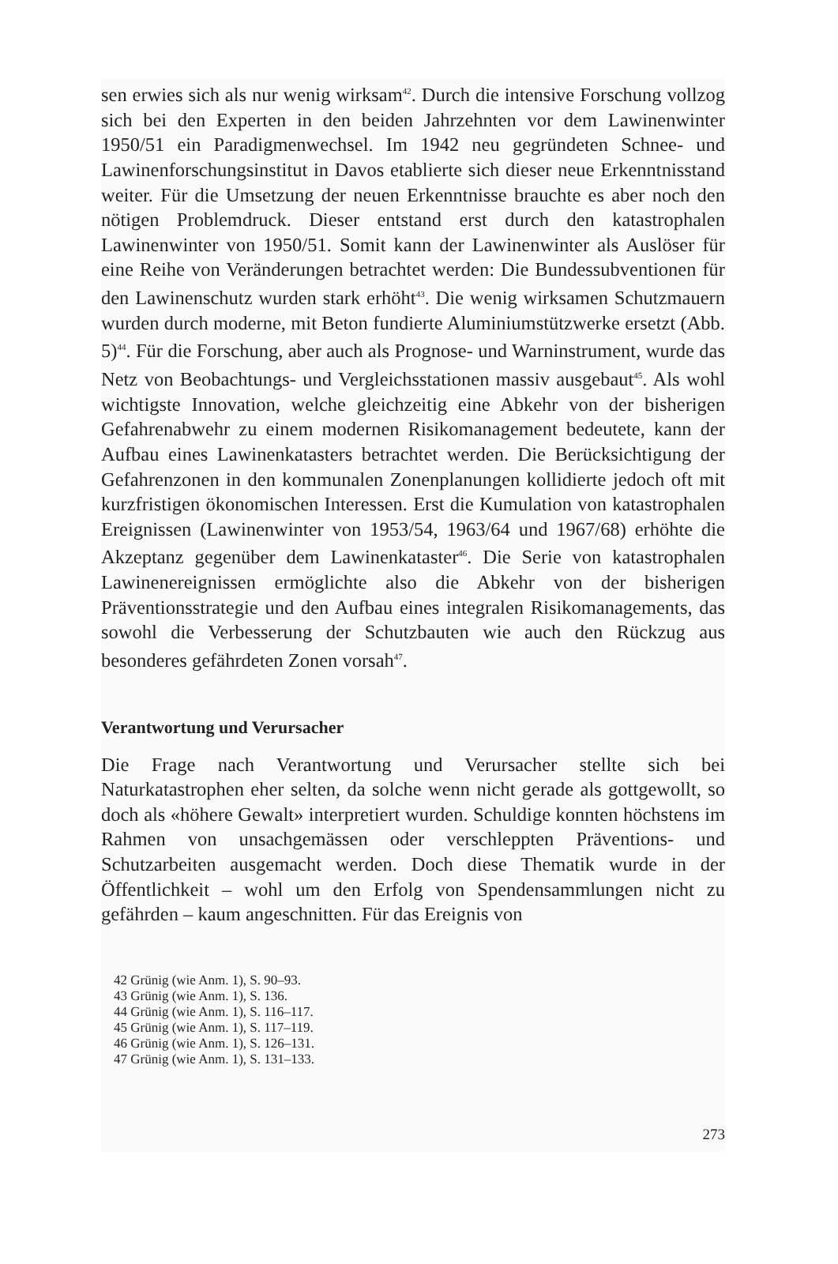sen erwies sich als nur wenig wirksam<sup>42</sup>. Durch die intensive Forschung vollzog sich bei den Experten in den beiden Jahrzehnten vor dem Lawinenwinter 1950/51 ein Paradigmenwechsel. Im 1942 neu gegründeten Schnee- und Lawinenforschungsinstitut in Davos etablierte sich dieser neue Erkenntnisstand weiter. Für die Umsetzung der neuen Erkenntnisse brauchte es aber noch den nötigen Problemdruck. Dieser entstand erst durch den katastrophalen Lawinenwinter von 1950/51. Somit kann der Lawinenwinter als Auslöser für eine Reihe von Veränderungen betrachtet werden: Die Bundessubventionen für den Lawinenschutz wurden stark erhöht<sup>43</sup>. Die wenig wirksamen Schutzmauern wurden durch moderne, mit Beton fundierte Aluminiumstützwerke ersetzt (Abb. 5)<sup>44</sup>. Für die Forschung, aber auch als Prognose- und Warninstrument, wurde das Netz von Beobachtungs- und Vergleichsstationen massiv ausgebaut<sup>45</sup>. Als wohl wichtigste Innovation, welche gleichzeitig eine Abkehr von der bisherigen Gefahrenabwehr zu einem modernen Risikomanagement bedeutete, kann der Aufbau eines Lawinenkatasters betrachtet werden. Die Berücksichtigung der Gefahrenzonen in den kommunalen Zonenplanungen kollidierte jedoch oft mit kurzfristigen ökonomischen Interessen. Erst die Kumulation von katastrophalen Ereignissen (Lawinenwinter von 1953/54, 1963/64 und 1967/68) erhöhte die Akzeptanz gegenüber dem Lawinenkataster<sup>46</sup>. Die Serie von katastrophalen Lawinenereignissen ermöglichte also die Abkehr von der bisherigen Präventionsstrategie und den Aufbau eines integralen Risikomanagements, das sowohl die Verbesserung der Schutzbauten wie auch den Rückzug aus besonderes gefährdeten Zonen vorsah<sup>47</sup>.
Verantwortung und Verursacher
Die Frage nach Verantwortung und Verursacher stellte sich bei Naturkatastrophen eher selten, da solche wenn nicht gerade als gottgewollt, so doch als «höhere Gewalt» interpretiert wurden. Schuldige konnten höchstens im Rahmen von unsachgemässen oder verschleppten Präventions- und Schutzarbeiten ausgemacht werden. Doch diese Thematik wurde in der Öffentlichkeit – wohl um den Erfolg von Spendensammlungen nicht zu gefährden – kaum angeschnitten. Für das Ereignis von
42 Grünig (wie Anm. 1), S. 90–93.
43 Grünig (wie Anm. 1), S. 136.
44 Grünig (wie Anm. 1), S. 116–117.
45 Grünig (wie Anm. 1), S. 117–119.
46 Grünig (wie Anm. 1), S. 126–131.
47 Grünig (wie Anm. 1), S. 131–133.
273